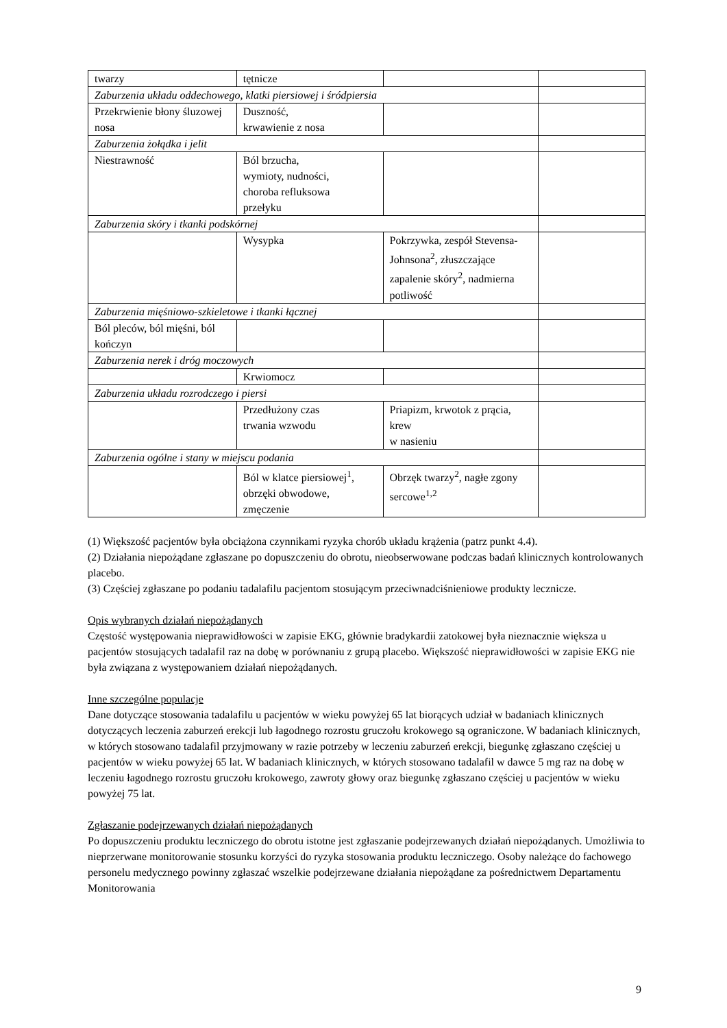| twarzy | tętnicze | | |
| Zaburzenia układu oddechowego, klatki piersiowej i śródpiersia | | | |
| Przekrwienie błony śluzowej nosa | Duszność, krwawienie z nosa | | |
| Zaburzenia żołądka i jelit | | | |
| Niestrawność | Ból brzucha, wymioty, nudności, choroba refluksowa przełyku | | |
| Zaburzenia skóry i tkanki podskórnej | | | |
| | Wysypka | Pokrzywka, zespół Stevensa-Johnsona<sup>2</sup>, złuszczające zapalenie skóry<sup>2</sup>, nadmierna potliwość | |
| Zaburzenia mięśniowo-szkieletowe i tkanki łącznej | | | |
| Ból pleców, ból mięśni, ból kończyn | | | |
| Zaburzenia nerek i dróg moczowych | | | |
| | Krwiomocz | | |
| Zaburzenia układu rozrodczego i piersi | | | |
| | Przedłużony czas trwania wzwodu | Priapizm, krwotok z prącia, krew w nasieniu | |
| Zaburzenia ogólne i stany w miejscu podania | | | |
| | Ból w klatce piersiowej<sup>1</sup>, obrzęki obwodowe, zmęczenie | Obrzęk twarzy<sup>2</sup>, nagłe zgony sercowe<sup>1,2</sup> | |
(1) Większość pacjentów była obciążona czynnikami ryzyka chorób układu krążenia (patrz punkt 4.4).
(2) Działania niepożądane zgłaszane po dopuszczeniu do obrotu, nieobserwowane podczas badań klinicznych kontrolowanych placebo.
(3) Częściej zgłaszane po podaniu tadalafilu pacjentom stosującym przeciwnadciśnieniowe produkty lecznicze.
Opis wybranych działań niepożądanych
Częstość występowania nieprawidłowości w zapisie EKG, głównie bradykardii zatokowej była nieznacznie większa u pacjentów stosujących tadalafil raz na dobę w porównaniu z grupą placebo. Większość nieprawidłowości w zapisie EKG nie była związana z występowaniem działań niepożądanych.
Inne szczególne populacje
Dane dotyczące stosowania tadalafilu u pacjentów w wieku powyżej 65 lat biorących udział w badaniach klinicznych dotyczących leczenia zaburzeń erekcji lub łagodnego rozrostu gruczołu krokowego są ograniczone. W badaniach klinicznych, w których stosowano tadalafil przyjmowany w razie potrzeby w leczeniu zaburzeń erekcji, biegunkę zgłaszano częściej u pacjentów w wieku powyżej 65 lat. W badaniach klinicznych, w których stosowano tadalafil w dawce 5 mg raz na dobę w leczeniu łagodnego rozrostu gruczołu krokowego, zawroty głowy oraz biegunkę zgłaszano częściej u pacjentów w wieku powyżej 75 lat.
Zgłaszanie podejrzewanych działań niepożądanych
Po dopuszczeniu produktu leczniczego do obrotu istotne jest zgłaszanie podejrzewanych działań niepożądanych. Umożliwia to nieprzerwane monitorowanie stosunku korzyści do ryzyka stosowania produktu leczniczego. Osoby należące do fachowego personelu medycznego powinny zgłaszać wszelkie podejrzewane działania niepożądane za pośrednictwem Departamentu Monitorowania
9